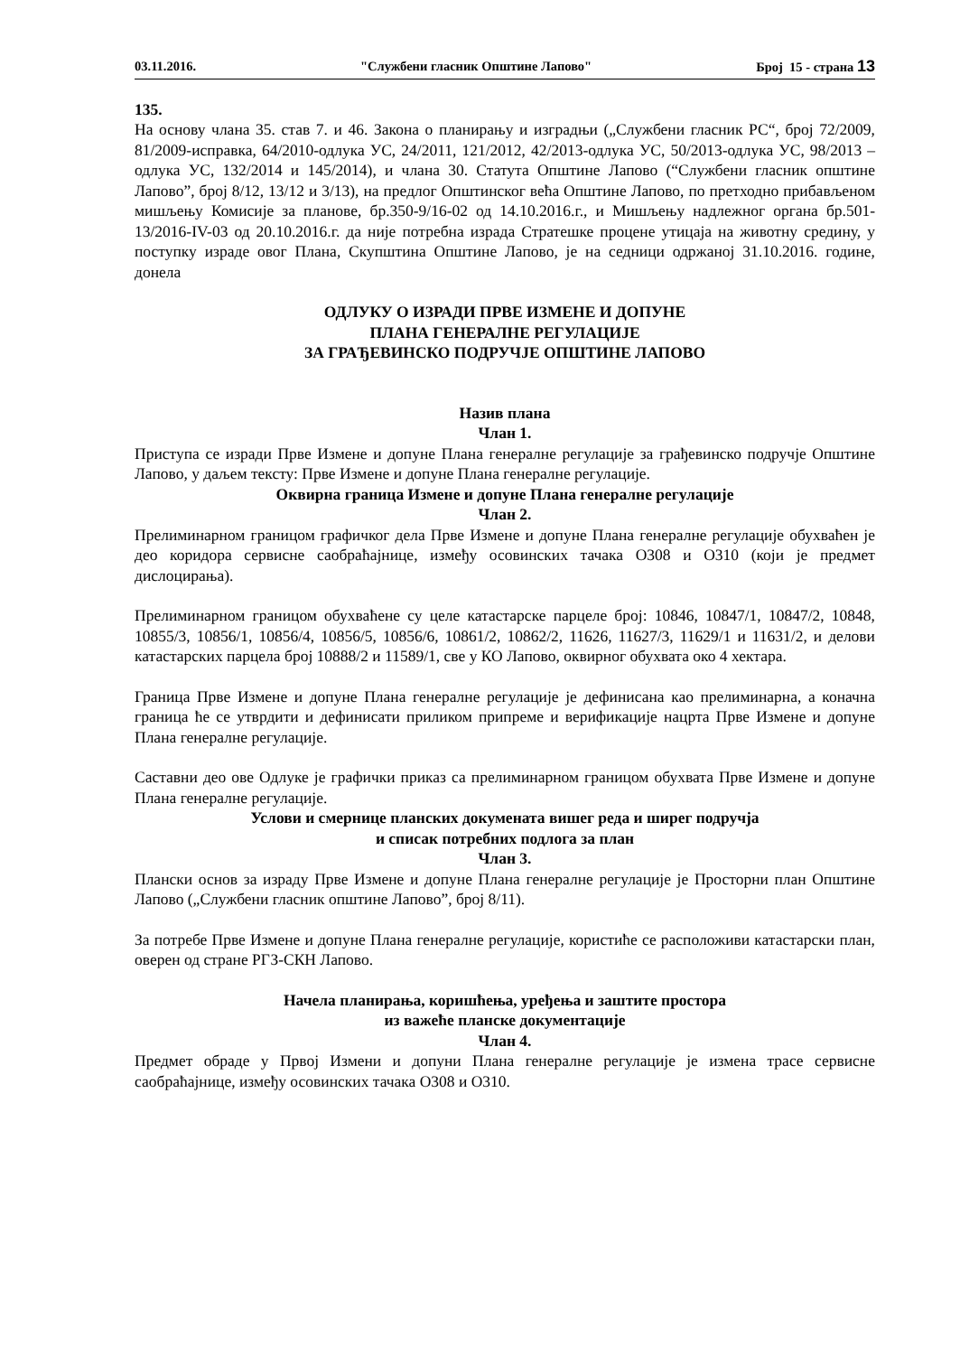03.11.2016. "Службени гласник Општине Лапово" Број 15 - страна 13
135.
На основу члана 35. став 7. и 46. Закона о планирању и изградњи („Службени гласник РС“, број 72/2009, 81/2009-исправка, 64/2010-одлука УС, 24/2011, 121/2012, 42/2013-одлука УС, 50/2013-одлука УС, 98/2013 – одлука УС, 132/2014 и 145/2014), и члана 30. Статута Општине Лапово (“Службени гласник општине Лапово”, број 8/12, 13/12 и 3/13), на предлог Општинског већа Општине Лапово, по претходно прибављеном мишљењу Комисије за планове, бр.350-9/16-02 од 14.10.2016.г., и Мишљењу надлежног органа бр.501-13/2016-IV-03 од 20.10.2016.г. да није потребна израда Стратешке процене утицаја на животну средину, у поступку израде овог Плана, Скупштина Општине Лапово, је на седници одржаној 31.10.2016. године, донела
ОДЛУКУ О ИЗРАДИ ПРВЕ ИЗМЕНЕ И ДОПУНЕ
ПЛАНА ГЕНЕРАЛНЕ РЕГУЛАЦИЈЕ
ЗА ГРАЂЕВИНСКО ПОДРУЧЈЕ ОПШТИНЕ ЛАПОВО
Назив плана
Члан 1.
Приступа се изради Прве Измене и допуне Плана генералне регулације за грађевинско подручје Општине Лапово, у даљем тексту: Прве Измене и допуне Плана генералне регулације.
Оквирна граница Измене и допуне Плана генералне регулације
Члан 2.
Прелиминарном границом графичког дела Прве Измене и допуне Плана генералне регулације обухваћен је део коридора сервисне саобраћајнице, између осовинских тачака О308 и О310 (који је предмет дислоцирања).
Прелиминарном границом обухваћене су целе катастарске парцеле број: 10846, 10847/1, 10847/2, 10848, 10855/3, 10856/1, 10856/4, 10856/5, 10856/6, 10861/2, 10862/2, 11626, 11627/3, 11629/1 и 11631/2, и делови катастарских парцела број 10888/2 и 11589/1, све у КО Лапово, оквирног обухвата око 4 хектара.
Граница Прве Измене и допуне Плана генералне регулације је дефинисана као прелиминарна, а коначна граница ће се утврдити и дефинисати приликом припреме и верификације нацрта Прве Измене и допуне Плана генералне регулације.
Саставни део ове Одлуке је графички приказ са прелиминарном границом обухвата Прве Измене и допуне Плана генералне регулације.
Услови и смернице планских докумената вишег реда и ширег подручја
и списак потребних подлога за план
Члан 3.
Плански основ за израду Прве Измене и допуне Плана генералне регулације је Просторни план Општине Лапово („Службени гласник општине Лапово”, број 8/11).
За потребе Прве Измене и допуне Плана генералне регулације, користиће се расположиви катастарски план, оверен од стране РГЗ-СКН Лапово.
Начела планирања, коришћења, уређења и заштите простора
из важеће планске документације
Члан 4.
Предмет обраде у Првој Измени и допуни Плана генералне регулације је измена трасе сервисне саобраћајнице, између осовинских тачака О308 и О310.